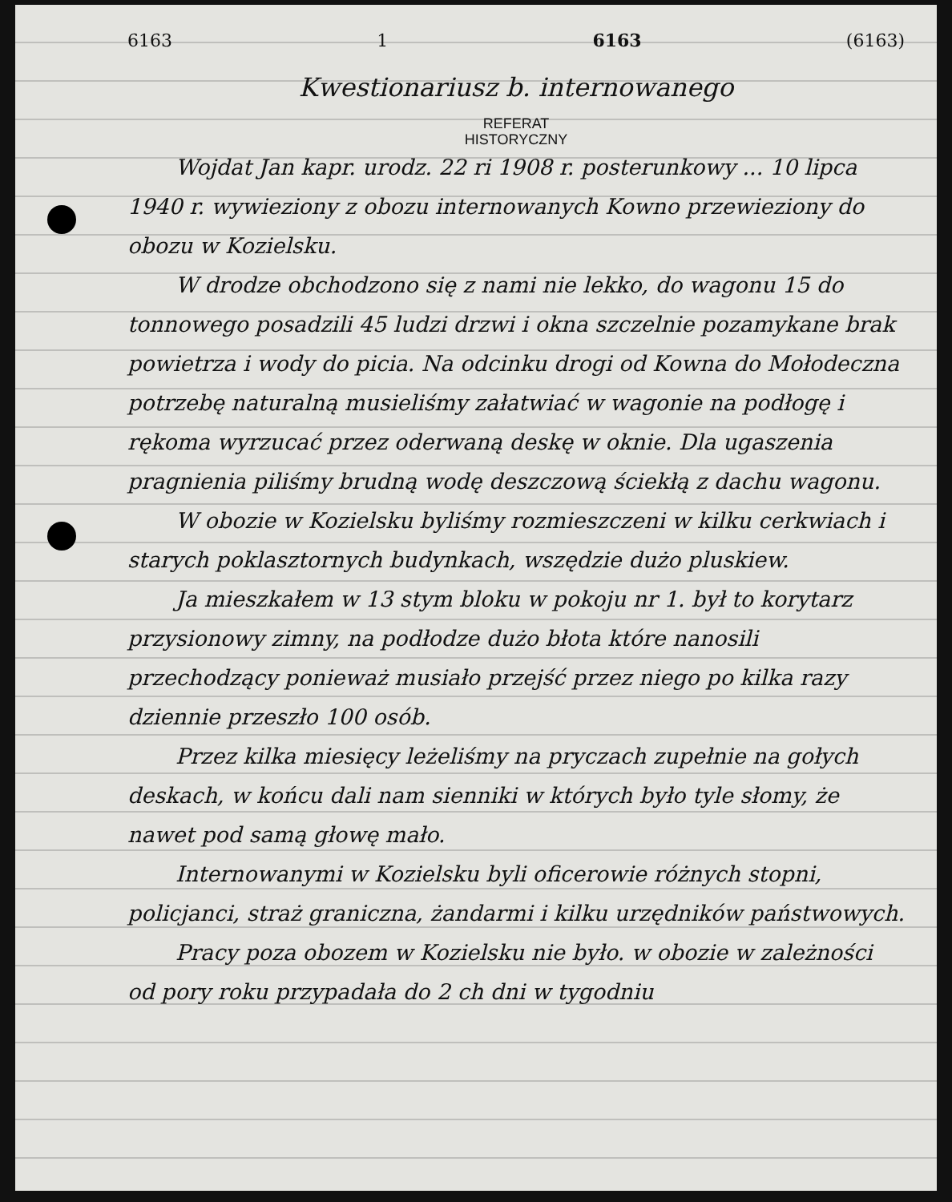6163 1 6163 (6163)
Kwestionariusz b. internowanego
REFERAT
HISTORYCZNY
Wojdat Jan kapr. urodz. 22 ri 1908 r. posterunkowy ... 10 lipca 1940 r. wywieziony z obozu internowanych Kowno przewieziony do obozu w Kozielsku.
W drodze obchodzono się z nami nie lekko, do wagonu 15 do tonnowego posadzili 45 ludzi drzwi i okna szczelnie pozamykane brak powietrza i wody do picia. Na odcinku drogi od Kowna do Mołodeczna potrzebę naturalną musieliśmy załatwiać w wagonie na podłogę i rękoma wyrzucać przez oderwaną deskę w oknie. Dla ugaszenia pragnienia piliśmy brudną wodę deszczową ściekłą z dachu wagonu.
W obozie w Kozielsku byliśmy rozmieszczeni w kilku cerkwiach i starych poklasztornych budynkach, wszędzie dużo pluskiew.
Ja mieszkałem w 13 stym bloku w pokoju nr 1. był to korytarz przysionowy zimny, na podłodze dużo błota które nanosili przechodzący ponieważ musiało przejść przez niego po kilka razy dziennie przeszło 100 osób.
Przez kilka miesięcy leżeliśmy na pryczach zupełnie na gołych deskach, w końcu dali nam sienniki w których było tyle słomy, że nawet pod samą głowę mało.
Internowanymi w Kozielsku byli oficerowie różnych stopni, policjanci, straż graniczna, żandarmi i kilku urzędników państwowych.
Pracy poza obozem w Kozielsku nie było. w obozie w zależności od pory roku przypadała do 2 ch dni w tygodniu